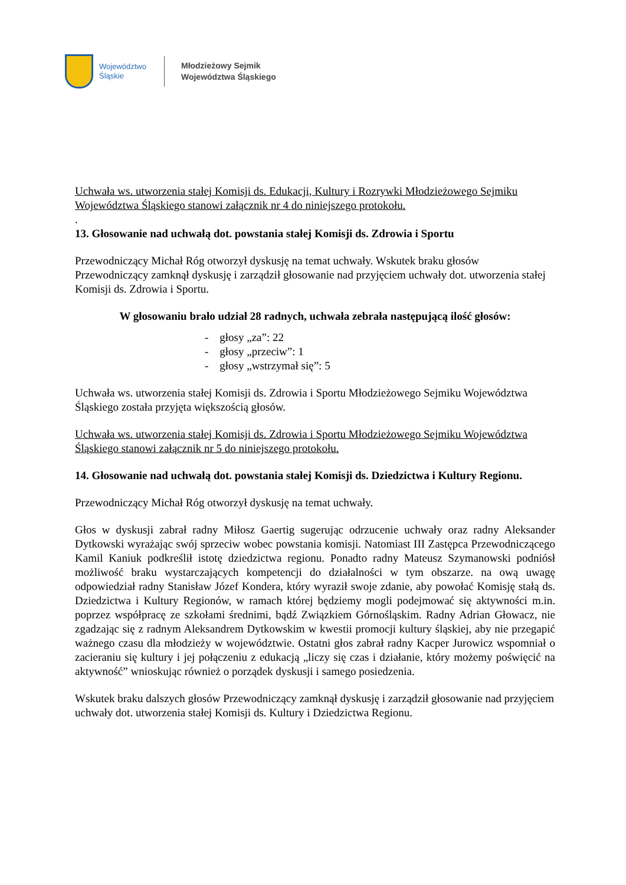Województwo
Śląskie
Młodzieżowy Sejmik
Województwa Śląskiego
Uchwała ws. utworzenia stałej Komisji ds. Edukacji, Kultury i Rozrywki Młodzieżowego Sejmiku Województwa Śląskiego stanowi załącznik nr 4 do niniejszego protokołu.
.
13. Głosowanie nad uchwałą dot. powstania stałej Komisji ds. Zdrowia i Sportu
Przewodniczący Michał Róg otworzył dyskusję na temat uchwały. Wskutek braku głosów Przewodniczący zamknął dyskusję i zarządził głosowanie nad przyjęciem uchwały dot. utworzenia stałej Komisji ds. Zdrowia i Sportu.
W głosowaniu brało udział 28 radnych, uchwała zebrała następującą ilość głosów:
- głosy „za”: 22
- głosy „przeciw”: 1
- głosy „wstrzymał się”: 5
Uchwała ws. utworzenia stałej Komisji ds. Zdrowia i Sportu Młodzieżowego Sejmiku Województwa Śląskiego została przyjęta większością głosów.
Uchwała ws. utworzenia stałej Komisji ds. Zdrowia i Sportu Młodzieżowego Sejmiku Województwa Śląskiego stanowi załącznik nr 5 do niniejszego protokołu.
14. Głosowanie nad uchwałą dot. powstania stałej Komisji ds. Dziedzictwa i Kultury Regionu.
Przewodniczący Michał Róg otworzył dyskusję na temat uchwały.
Głos w dyskusji zabrał radny Miłosz Gaertig sugerując odrzucenie uchwały oraz radny Aleksander Dytkowski wyrażając swój sprzeciw wobec powstania komisji. Natomiast III Zastępca Przewodniczącego Kamil Kaniuk podkreślił istotę dziedzictwa regionu. Ponadto radny Mateusz Szymanowski podniósł możliwość braku wystarczających kompetencji do działalności w tym obszarze. na ową uwagę odpowiedział radny Stanisław Józef Kondera, który wyraził swoje zdanie, aby powołać Komisję stałą ds. Dziedzictwa i Kultury Regionów, w ramach której będziemy mogli podejmować się aktywności m.in. poprzez współpracę ze szkołami średnimi, bądź Związkiem Górnośląskim. Radny Adrian Głowacz, nie zgadzając się z radnym Aleksandrem Dytkowskim w kwestii promocji kultury śląskiej, aby nie przegapić ważnego czasu dla młodzieży w województwie. Ostatni głos zabrał radny Kacper Jurowicz wspomniał o zacieraniu się kultury i jej połączeniu z edukacją „liczy się czas i działanie, który możemy poświęcić na aktywność” wnioskując również o porządek dyskusji i samego posiedzenia.
Wskutek braku dalszych głosów Przewodniczący zamknął dyskusję i zarządził głosowanie nad przyjęciem uchwały dot. utworzenia stałej Komisji ds. Kultury i Dziedzictwa Regionu.